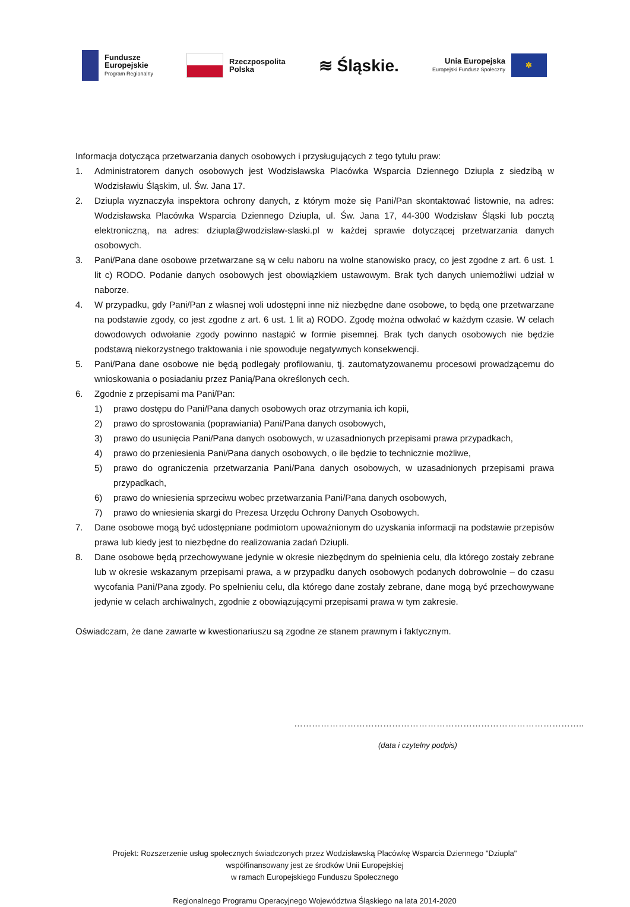Fundusze
Europejskie
Program Regionalny
Rzeczpospolita
Polska
≋ Śląskie.
Unia Europejska
Europejski Fundusz Społeczny
✲
Informacja dotycząca przetwarzania danych osobowych i przysługujących z tego tytułu praw:
1. Administratorem danych osobowych jest Wodzisławska Placówka Wsparcia Dziennego Dziupla z siedzibą w Wodzisławiu Śląskim, ul. Św. Jana 17.
2. Dziupla wyznaczyła inspektora ochrony danych, z którym może się Pani/Pan skontaktować listownie, na adres: Wodzisławska Placówka Wsparcia Dziennego Dziupla, ul. Św. Jana 17, 44-300 Wodzisław Śląski lub pocztą elektroniczną, na adres: dziupla@wodzislaw-slaski.pl w każdej sprawie dotyczącej przetwarzania danych osobowych.
3. Pani/Pana dane osobowe przetwarzane są w celu naboru na wolne stanowisko pracy, co jest zgodne z art. 6 ust. 1 lit c) RODO. Podanie danych osobowych jest obowiązkiem ustawowym. Brak tych danych uniemożliwi udział w naborze.
4. W przypadku, gdy Pani/Pan z własnej woli udostępni inne niż niezbędne dane osobowe, to będą one przetwarzane na podstawie zgody, co jest zgodne z art. 6 ust. 1 lit a) RODO. Zgodę można odwołać w każdym czasie. W celach dowodowych odwołanie zgody powinno nastąpić w formie pisemnej. Brak tych danych osobowych nie będzie podstawą niekorzystnego traktowania i nie spowoduje negatywnych konsekwencji.
5. Pani/Pana dane osobowe nie będą podlegały profilowaniu, tj. zautomatyzowanemu procesowi prowadzącemu do wnioskowania o posiadaniu przez Panią/Pana określonych cech.
6. Zgodnie z przepisami ma Pani/Pan:
1) prawo dostępu do Pani/Pana danych osobowych oraz otrzymania ich kopii,
2) prawo do sprostowania (poprawiania) Pani/Pana danych osobowych,
3) prawo do usunięcia Pani/Pana danych osobowych, w uzasadnionych przepisami prawa przypadkach,
4) prawo do przeniesienia Pani/Pana danych osobowych, o ile będzie to technicznie możliwe,
5) prawo do ograniczenia przetwarzania Pani/Pana danych osobowych, w uzasadnionych przepisami prawa przypadkach,
6) prawo do wniesienia sprzeciwu wobec przetwarzania Pani/Pana danych osobowych,
7) prawo do wniesienia skargi do Prezesa Urzędu Ochrony Danych Osobowych.
7. Dane osobowe mogą być udostępniane podmiotom upoważnionym do uzyskania informacji na podstawie przepisów prawa lub kiedy jest to niezbędne do realizowania zadań Dziupli.
8. Dane osobowe będą przechowywane jedynie w okresie niezbędnym do spełnienia celu, dla którego zostały zebrane lub w okresie wskazanym przepisami prawa, a w przypadku danych osobowych podanych dobrowolnie – do czasu wycofania Pani/Pana zgody. Po spełnieniu celu, dla którego dane zostały zebrane, dane mogą być przechowywane jedynie w celach archiwalnych, zgodnie z obowiązującymi przepisami prawa w tym zakresie.
Oświadczam, że dane zawarte w kwestionariuszu są zgodne ze stanem prawnym i faktycznym.
……………………………………………………………………………………..
(data i czytelny podpis)
Projekt: Rozszerzenie usług społecznych świadczonych przez Wodzisławską Placówkę Wsparcia Dziennego "Dziupla"
współfinansowany jest ze środków Unii Europejskiej
w ramach Europejskiego Funduszu Społecznego
Regionalnego Programu Operacyjnego Województwa Śląskiego na lata 2014-2020